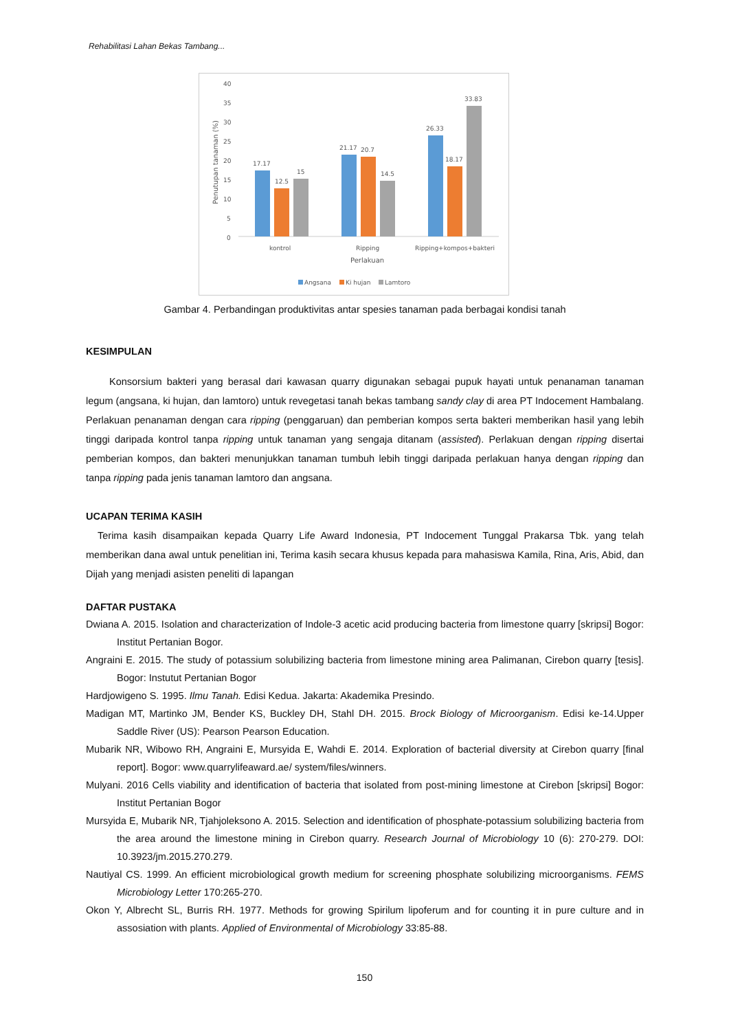Rehabilitasi Lahan Bekas Tambang...
40
35
30
25
20
15
10
5
0
Penutupan tanaman (%)
17.17
12.5
15
21.17
20.7
14.5
26.33
18.17
33.83
kontrol
Ripping
Ripping+kompos+bakteri
Perlakuan
Angsana
Ki hujan
Lamtoro
Gambar 4. Perbandingan produktivitas antar spesies tanaman pada berbagai kondisi tanah
KESIMPULAN
Konsorsium bakteri yang berasal dari kawasan quarry digunakan sebagai pupuk hayati untuk penanaman tanaman legum (angsana, ki hujan, dan lamtoro) untuk revegetasi tanah bekas tambang sandy clay di area PT Indocement Hambalang. Perlakuan penanaman dengan cara ripping (penggaruan) dan pemberian kompos serta bakteri memberikan hasil yang lebih tinggi daripada kontrol tanpa ripping untuk tanaman yang sengaja ditanam (assisted). Perlakuan dengan ripping disertai pemberian kompos, dan bakteri menunjukkan tanaman tumbuh lebih tinggi daripada perlakuan hanya dengan ripping dan tanpa ripping pada jenis tanaman lamtoro dan angsana.
UCAPAN TERIMA KASIH
Terima kasih disampaikan kepada Quarry Life Award Indonesia, PT Indocement Tunggal Prakarsa Tbk. yang telah memberikan dana awal untuk penelitian ini, Terima kasih secara khusus kepada para mahasiswa Kamila, Rina, Aris, Abid, dan Dijah yang menjadi asisten peneliti di lapangan
DAFTAR PUSTAKA
Dwiana A. 2015. Isolation and characterization of Indole-3 acetic acid producing bacteria from limestone quarry [skripsi] Bogor: Institut Pertanian Bogor.
Angraini E. 2015. The study of potassium solubilizing bacteria from limestone mining area Palimanan, Cirebon quarry [tesis]. Bogor: Instutut Pertanian Bogor
Hardjowigeno S. 1995. Ilmu Tanah. Edisi Kedua. Jakarta: Akademika Presindo.
Madigan MT, Martinko JM, Bender KS, Buckley DH, Stahl DH. 2015. Brock Biology of Microorganism. Edisi ke-14.Upper Saddle River (US): Pearson Pearson Education.
Mubarik NR, Wibowo RH, Angraini E, Mursyida E, Wahdi E. 2014. Exploration of bacterial diversity at Cirebon quarry [final report]. Bogor: www.quarrylifeaward.ae/ system/files/winners.
Mulyani. 2016 Cells viability and identification of bacteria that isolated from post-mining limestone at Cirebon [skripsi] Bogor: Institut Pertanian Bogor
Mursyida E, Mubarik NR, Tjahjoleksono A. 2015. Selection and identification of phosphate-potassium solubilizing bacteria from the area around the limestone mining in Cirebon quarry. Research Journal of Microbiology 10 (6): 270-279. DOI: 10.3923/jm.2015.270.279.
Nautiyal CS. 1999. An efficient microbiological growth medium for screening phosphate solubilizing microorganisms. FEMS Microbiology Letter 170:265-270.
Okon Y, Albrecht SL, Burris RH. 1977. Methods for growing Spirilum lipoferum and for counting it in pure culture and in assosiation with plants. Applied of Environmental of Microbiology 33:85-88.
150